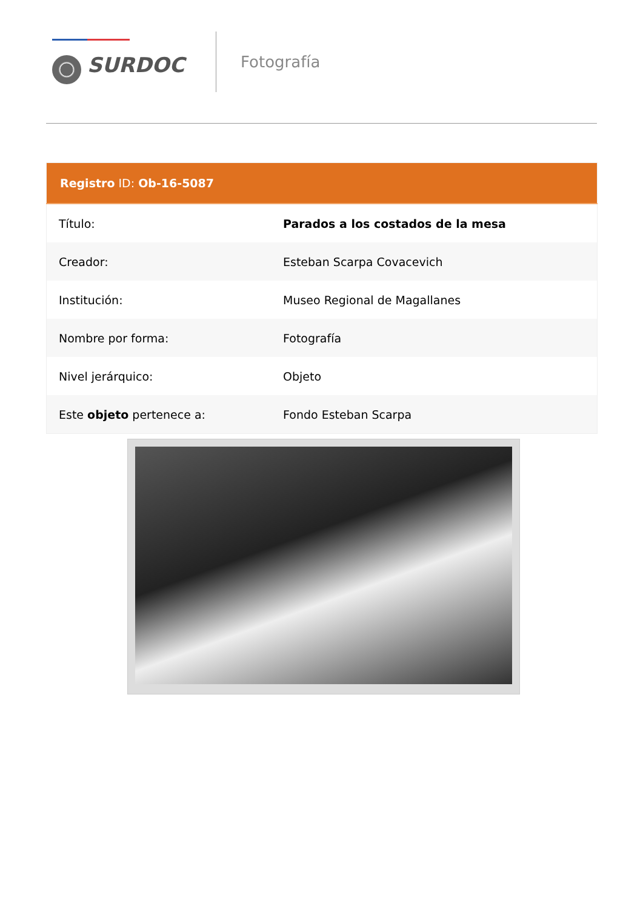SURDOC
Fotografía
| Registro ID: Ob-16-5087 | |
| --- | --- |
| Título: | Parados a los costados de la mesa |
| Creador: | Esteban Scarpa Covacevich |
| Institución: | Museo Regional de Magallanes |
| Nombre por forma: | Fotografía |
| Nivel jerárquico: | Objeto |
| Este objeto pertenece a: | Fondo Esteban Scarpa |